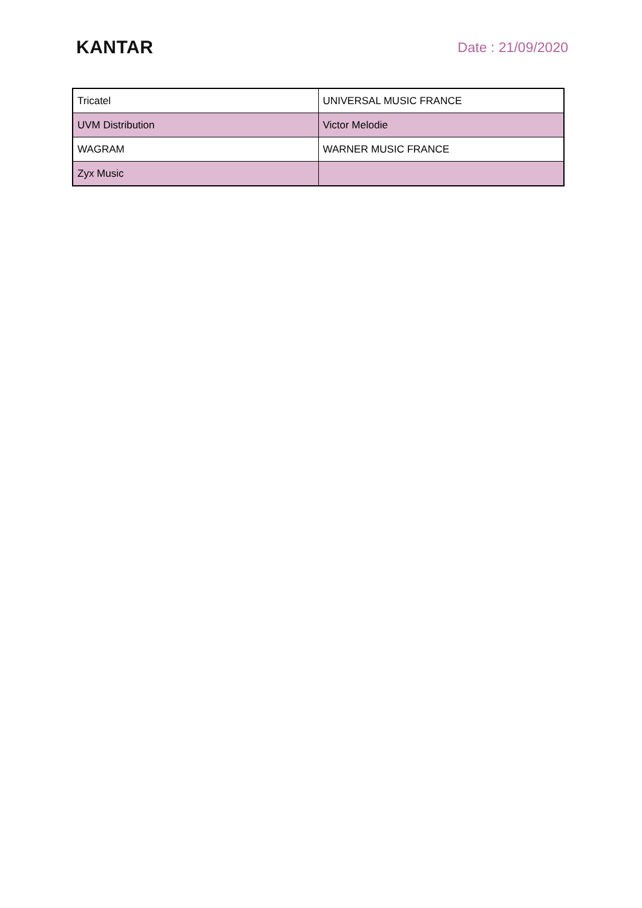KANTAR
Date : 21/09/2020
| Tricatel | UNIVERSAL MUSIC FRANCE |
| UVM Distribution | Victor Melodie |
| WAGRAM | WARNER MUSIC FRANCE |
| Zyx Music | |